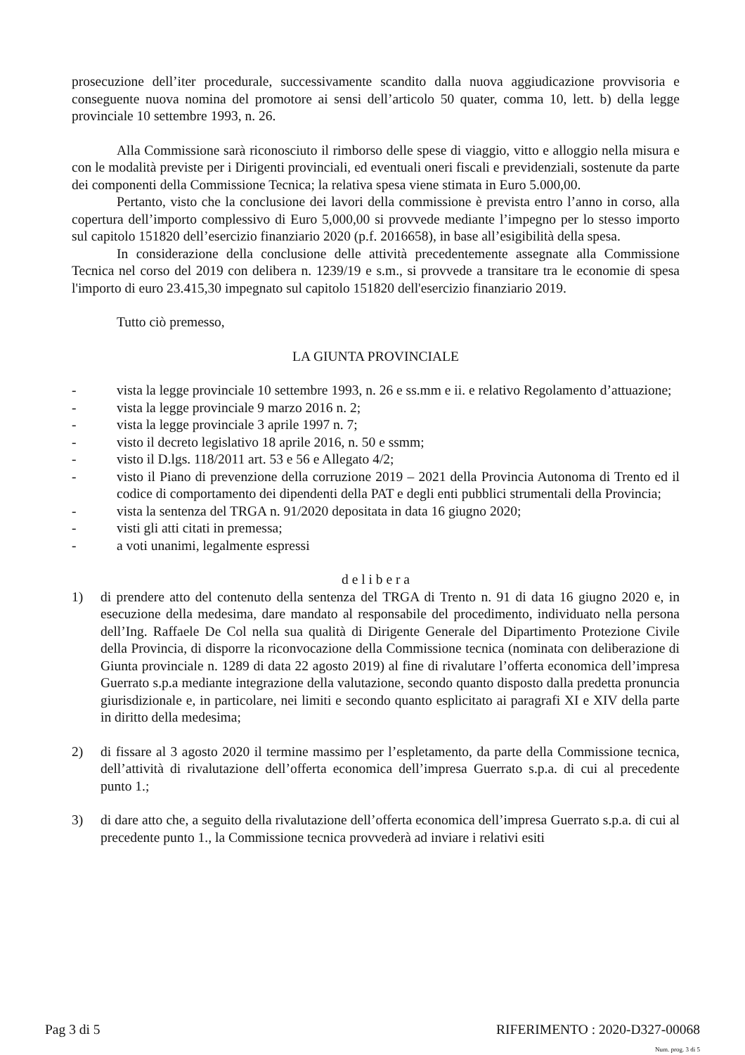prosecuzione dell’iter procedurale, successivamente scandito dalla nuova aggiudicazione provvisoria e conseguente nuova nomina del promotore ai sensi dell’articolo 50 quater, comma 10, lett. b) della legge provinciale 10 settembre 1993, n. 26.
Alla Commissione sarà riconosciuto il rimborso delle spese di viaggio, vitto e alloggio nella misura e con le modalità previste per i Dirigenti provinciali, ed eventuali oneri fiscali e previdenziali, sostenute da parte dei componenti della Commissione Tecnica; la relativa spesa viene stimata in Euro 5.000,00.
Pertanto, visto che la conclusione dei lavori della commissione è prevista entro l’anno in corso, alla copertura dell’importo complessivo di Euro 5,000,00 si provvede mediante l’impegno per lo stesso importo sul capitolo 151820 dell’esercizio finanziario 2020 (p.f. 2016658), in base all’esigibilità della spesa.
In considerazione della conclusione delle attività precedentemente assegnate alla Commissione Tecnica nel corso del 2019 con delibera n. 1239/19 e s.m., si provvede a transitare tra le economie di spesa l'importo di euro 23.415,30 impegnato sul capitolo 151820 dell'esercizio finanziario 2019.
Tutto ciò premesso,
LA GIUNTA PROVINCIALE
- vista la legge provinciale 10 settembre 1993, n. 26 e ss.mm e ii. e relativo Regolamento d’attuazione;
- vista la legge provinciale 9 marzo 2016 n. 2;
- vista la legge provinciale 3 aprile 1997 n. 7;
- visto il decreto legislativo 18 aprile 2016, n. 50 e ssmm;
- visto il D.lgs. 118/2011 art. 53 e 56 e Allegato 4/2;
- visto il Piano di prevenzione della corruzione 2019 – 2021 della Provincia Autonoma di Trento ed il codice di comportamento dei dipendenti della PAT e degli enti pubblici strumentali della Provincia;
- vista la sentenza del TRGA n. 91/2020 depositata in data 16 giugno 2020;
- visti gli atti citati in premessa;
- a voti unanimi, legalmente espressi
d e l i b e r a
1) di prendere atto del contenuto della sentenza del TRGA di Trento n. 91 di data 16 giugno 2020 e, in esecuzione della medesima, dare mandato al responsabile del procedimento, individuato nella persona dell’Ing. Raffaele De Col nella sua qualità di Dirigente Generale del Dipartimento Protezione Civile della Provincia, di disporre la riconvocazione della Commissione tecnica (nominata con deliberazione di Giunta provinciale n. 1289 di data 22 agosto 2019) al fine di rivalutare l’offerta economica dell’impresa Guerrato s.p.a mediante integrazione della valutazione, secondo quanto disposto dalla predetta pronuncia giurisdizionale e, in particolare, nei limiti e secondo quanto esplicitato ai paragrafi XI e XIV della parte in diritto della medesima;
2) di fissare al 3 agosto 2020 il termine massimo per l’espletamento, da parte della Commissione tecnica, dell’attività di rivalutazione dell’offerta economica dell’impresa Guerrato s.p.a. di cui al precedente punto 1.;
3) di dare atto che, a seguito della rivalutazione dell’offerta economica dell’impresa Guerrato s.p.a. di cui al precedente punto 1., la Commissione tecnica provvederà ad inviare i relativi esiti
Pag 3 di 5 RIFERIMENTO : 2020-D327-00068
Num. prog. 3 di 5